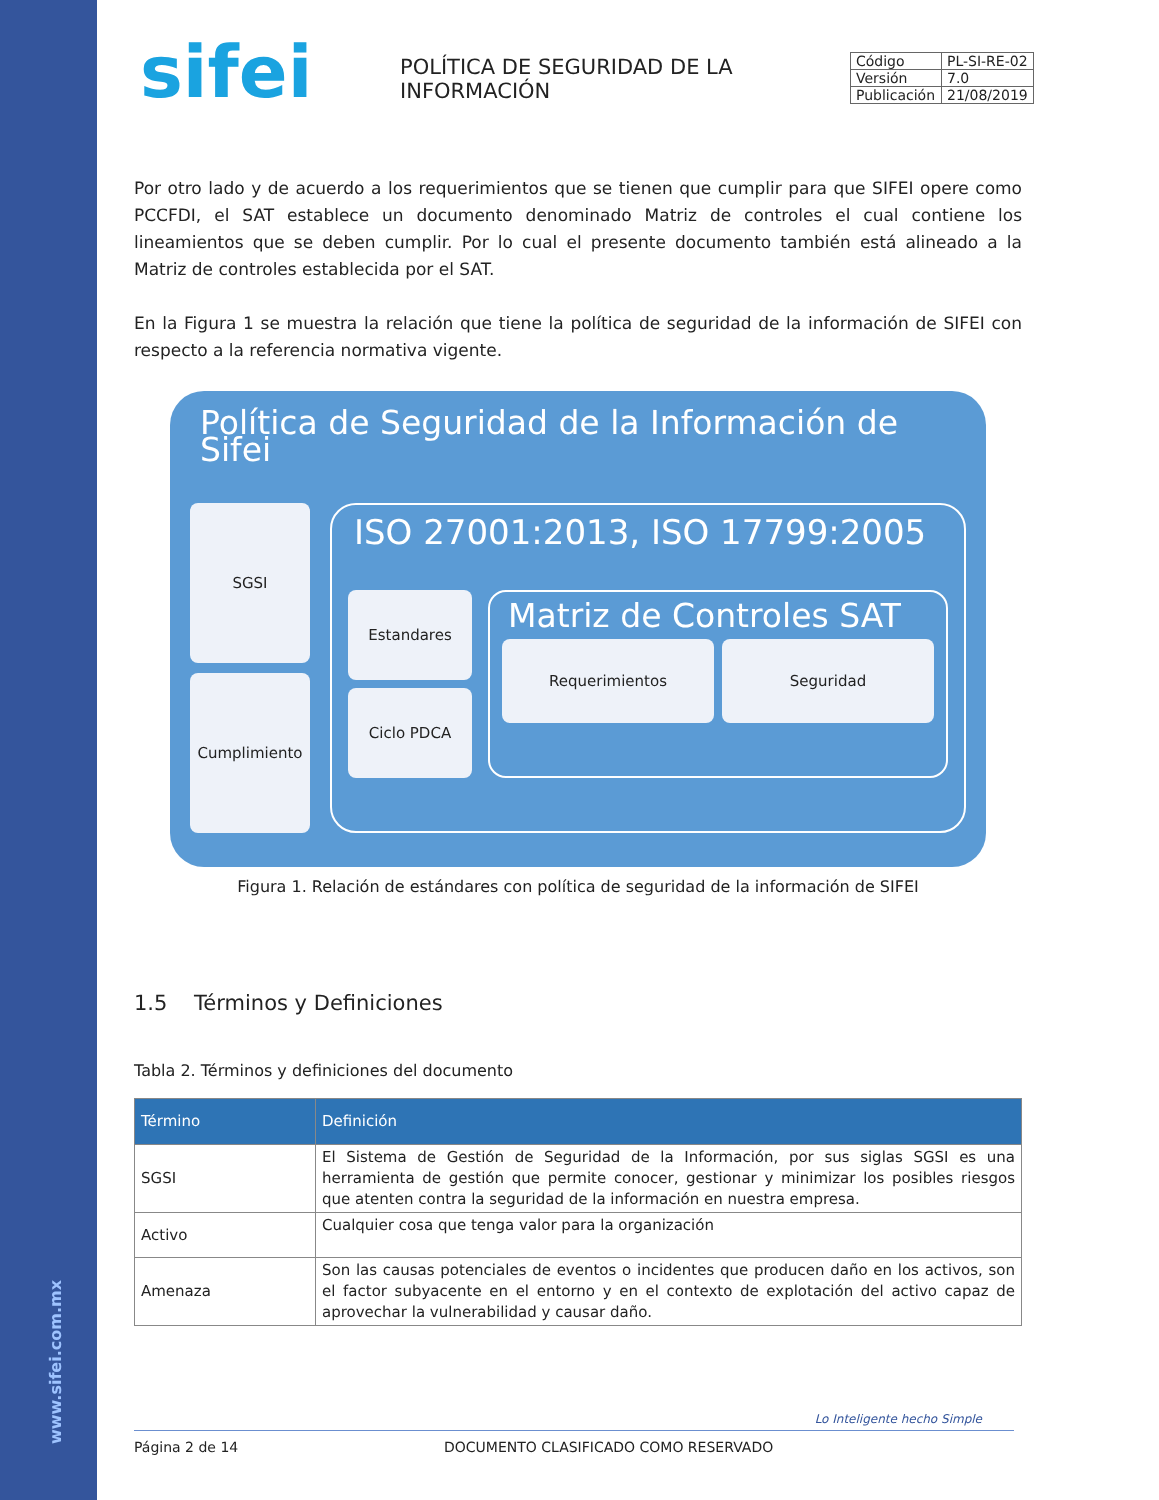www.sifei.com.mx
sifei
POLÍTICA DE SEGURIDAD DE LA INFORMACIÓN
| Código | PL-SI-RE-02 |
| Versión | 7.0 |
| Publicación | 21/08/2019 |
Por otro lado y de acuerdo a los requerimientos que se tienen que cumplir para que SIFEI opere como PCCFDI, el SAT establece un documento denominado Matriz de controles el cual contiene los lineamientos que se deben cumplir. Por lo cual el presente documento también está alineado a la Matriz de controles establecida por el SAT.
En la Figura 1 se muestra la relación que tiene la política de seguridad de la información de SIFEI con respecto a la referencia normativa vigente.
Política de Seguridad de la Información de Sifei
SGSI
Cumplimiento
ISO 27001:2013, ISO 17799:2005
Estandares
Ciclo PDCA
Matriz de Controles SAT
Requerimientos Seguridad
Figura 1. Relación de estándares con política de seguridad de la información de SIFEI
1.5 Términos y Definiciones
Tabla 2. Términos y definiciones del documento
| Término | Definición |
| --- | --- |
| SGSI | El Sistema de Gestión de Seguridad de la Información, por sus siglas SGSI es una herramienta de gestión que permite conocer, gestionar y minimizar los posibles riesgos que atenten contra la seguridad de la información en nuestra empresa. |
| Activo | Cualquier cosa que tenga valor para la organización |
| Amenaza | Son las causas potenciales de eventos o incidentes que producen daño en los activos, son el factor subyacente en el entorno y en el contexto de explotación del activo capaz de aprovechar la vulnerabilidad y causar daño. |
Lo Inteligente hecho Simple
Página 2 de 14 DOCUMENTO CLASIFICADO COMO RESERVADO